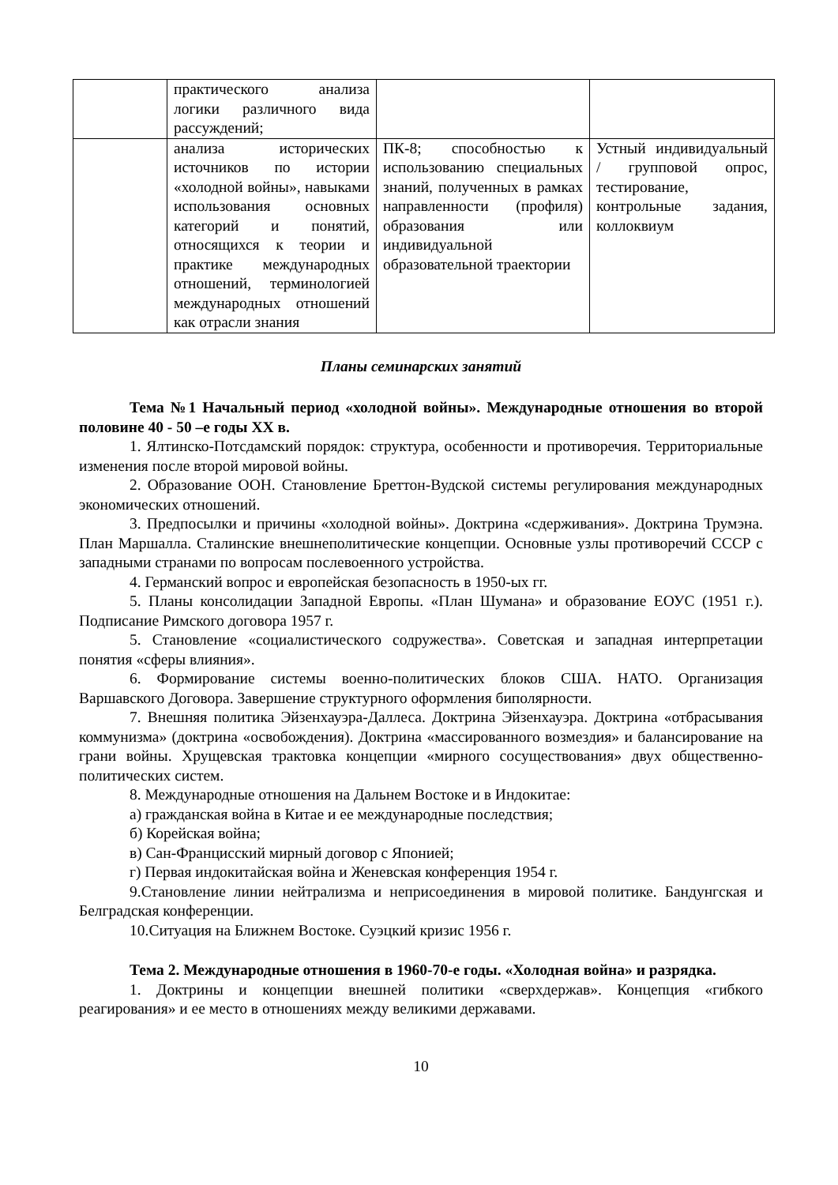| | практического анализа логики различного вида рассуждений; | | |
| | анализа исторических источников по истории «холодной войны», навыками использования основных категорий и понятий, относящихся к теории и практике международных отношений, терминологией международных отношений как отрасли знания | ПК-8; способностью к использованию специальных знаний, полученных в рамках направленности (профиля) образования или индивидуальной образовательной траектории | Устный индивидуальный / групповой опрос, тестирование, контрольные задания, коллоквиум |
Планы семинарских занятий
Тема №1 Начальный период «холодной войны». Международные отношения во второй половине 40 - 50 –е годы XX в.
1. Ялтинско-Потсдамский порядок: структура, особенности и противоречия. Территориальные изменения после второй мировой войны.
2. Образование ООН. Становление Бреттон-Вудской системы регулирования международных экономических отношений.
3. Предпосылки и причины «холодной войны». Доктрина «сдерживания». Доктрина Трумэна. План Маршалла. Сталинские внешнеполитические концепции. Основные узлы противоречий СССР с западными странами по вопросам послевоенного устройства.
4. Германский вопрос и европейская безопасность в 1950-ых гг.
5. Планы консолидации Западной Европы. «План Шумана» и образование ЕОУС (1951 г.). Подписание Римского договора 1957 г.
5. Становление «социалистического содружества». Советская и западная интерпретации понятия «сферы влияния».
6. Формирование системы военно-политических блоков США. НАТО. Организация Варшавского Договора. Завершение структурного оформления биполярности.
7. Внешняя политика Эйзенхауэра-Даллеса. Доктрина Эйзенхауэра. Доктрина «отбрасывания коммунизма» (доктрина «освобождения). Доктрина «массированного возмездия» и балансирование на грани войны. Хрущевская трактовка концепции «мирного сосуществования» двух общественно-политических систем.
8. Международные отношения на Дальнем Востоке и в Индокитае:
а) гражданская война в Китае и ее международные последствия;
б) Корейская война;
в) Сан-Францисский мирный договор с Японией;
г) Первая индокитайская война и Женевская конференция 1954 г.
9.Становление линии нейтрализма и неприсоединения в мировой политике. Бандунгская и Белградская конференции.
10.Ситуация на Ближнем Востоке. Суэцкий кризис 1956 г.
Тема 2. Международные отношения в 1960-70-е годы. «Холодная война» и разрядка.
1. Доктрины и концепции внешней политики «сверхдержав». Концепция «гибкого реагирования» и ее место в отношениях между великими державами.
10